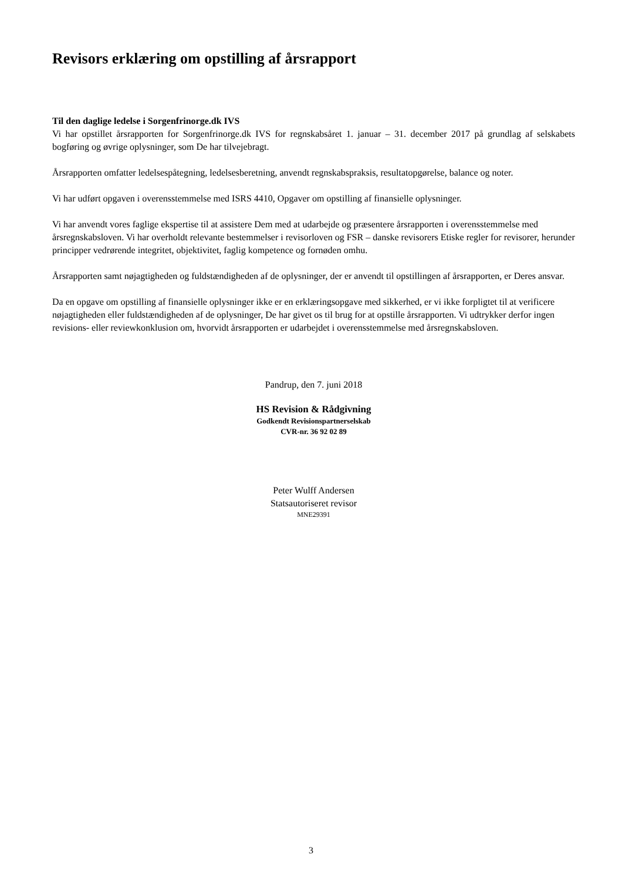Revisors erklæring om opstilling af årsrapport
Til den daglige ledelse i Sorgenfrinorge.dk IVS
Vi har opstillet årsrapporten for Sorgenfrinorge.dk IVS for regnskabsåret 1. januar – 31. december 2017 på grundlag af selskabets bogføring og øvrige oplysninger, som De har tilvejebragt.
Årsrapporten omfatter ledelsespåtegning, ledelsesberetning, anvendt regnskabspraksis, resultatopgørelse, balance og noter.
Vi har udført opgaven i overensstemmelse med ISRS 4410, Opgaver om opstilling af finansielle oplysninger.
Vi har anvendt vores faglige ekspertise til at assistere Dem med at udarbejde og præsentere årsrapporten i overensstemmelse med årsregnskabsloven. Vi har overholdt relevante bestemmelser i revisorloven og FSR – danske revisorers Etiske regler for revisorer, herunder principper vedrørende integritet, objektivitet, faglig kompetence og fornøden omhu.
Årsrapporten samt nøjagtigheden og fuldstændigheden af de oplysninger, der er anvendt til opstillingen af årsrapporten, er Deres ansvar.
Da en opgave om opstilling af finansielle oplysninger ikke er en erklæringsopgave med sikkerhed, er vi ikke forpligtet til at verificere nøjagtigheden eller fuldstændigheden af de oplysninger, De har givet os til brug for at opstille årsrapporten. Vi udtrykker derfor ingen revisions- eller reviewkonklusion om, hvorvidt årsrapporten er udarbejdet i overensstemmelse med årsregnskabsloven.
Pandrup, den 7. juni 2018
HS Revision & Rådgivning
Godkendt Revisionspartnerselskab
CVR-nr. 36 92 02 89
Peter Wulff Andersen
Statsautoriseret revisor
MNE29391
3